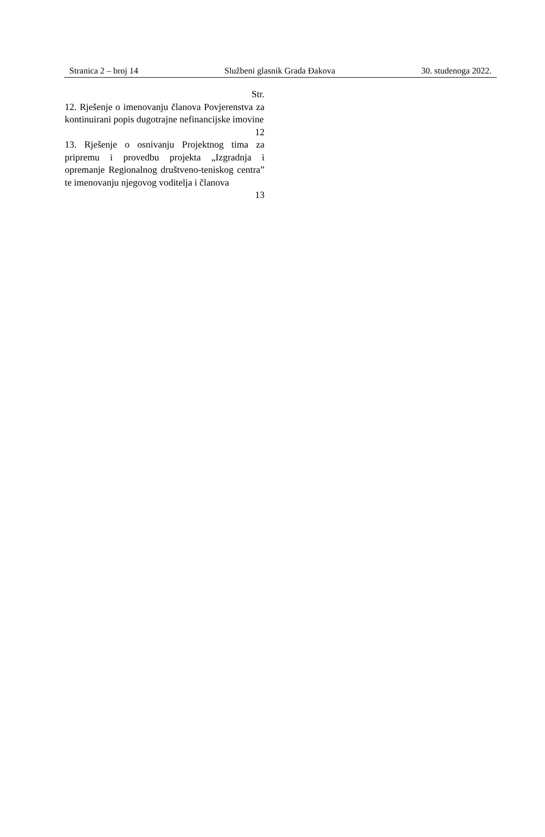Stranica 2 – broj 14 Službeni glasnik Grada Đakova 30. studenoga 2022.
Str.
12. Rješenje o imenovanju članova Povjerenstva za kontinuirani popis dugotrajne nefinancijske imovine
12
13. Rješenje o osnivanju Projektnog tima za pripremu i provedbu projekta „Izgradnja i opremanje Regionalnog društveno-teniskog centra” te imenovanju njegovog voditelja i članova
13